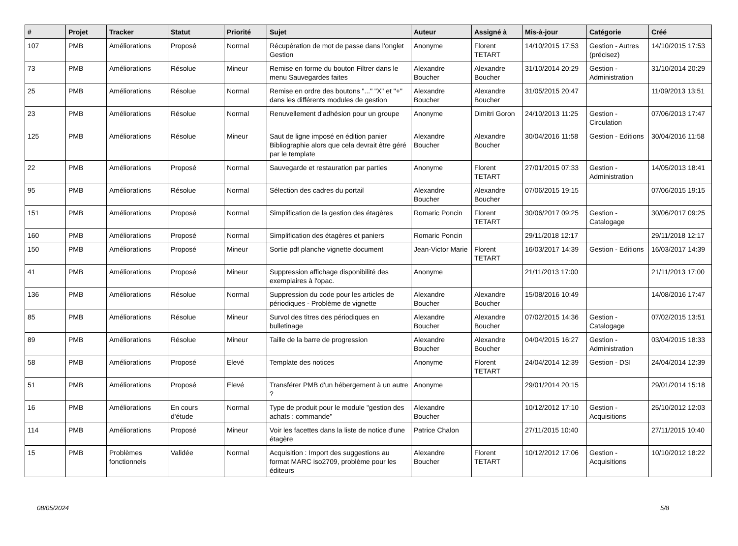| # | Projet | Tracker | Statut | Priorité | Sujet | Auteur | Assigné à | Mis-à-jour | Catégorie | Créé |
| --- | --- | --- | --- | --- | --- | --- | --- | --- | --- | --- |
| 107 | PMB | Améliorations | Proposé | Normal | Récupération de mot de passe dans l'onglet Gestion | Anonyme | Florent TETART | 14/10/2015 17:53 | Gestion - Autres (précisez) | 14/10/2015 17:53 |
| 73 | PMB | Améliorations | Résolue | Mineur | Remise en forme du bouton Filtrer dans le menu Sauvegardes faites | Alexandre Boucher | Alexandre Boucher | 31/10/2014 20:29 | Gestion - Administration | 31/10/2014 20:29 |
| 25 | PMB | Améliorations | Résolue | Normal | Remise en ordre des boutons "..." "X" et "+" dans les différents modules de gestion | Alexandre Boucher | Alexandre Boucher | 31/05/2015 20:47 | | 11/09/2013 13:51 |
| 23 | PMB | Améliorations | Résolue | Normal | Renuvellement d'adhésion pour un groupe | Anonyme | Dimitri Goron | 24/10/2013 11:25 | Gestion - Circulation | 07/06/2013 17:47 |
| 125 | PMB | Améliorations | Résolue | Mineur | Saut de ligne imposé en édition panier Bibliographie alors que cela devrait être géré par le template | Alexandre Boucher | Alexandre Boucher | 30/04/2016 11:58 | Gestion - Editions | 30/04/2016 11:58 |
| 22 | PMB | Améliorations | Proposé | Normal | Sauvegarde et restauration par parties | Anonyme | Florent TETART | 27/01/2015 07:33 | Gestion - Administration | 14/05/2013 18:41 |
| 95 | PMB | Améliorations | Résolue | Normal | Sélection des cadres du portail | Alexandre Boucher | Alexandre Boucher | 07/06/2015 19:15 | | 07/06/2015 19:15 |
| 151 | PMB | Améliorations | Proposé | Normal | Simplification de la gestion des étagères | Romaric Poncin | Florent TETART | 30/06/2017 09:25 | Gestion - Catalogage | 30/06/2017 09:25 |
| 160 | PMB | Améliorations | Proposé | Normal | Simplification des étagères et paniers | Romaric Poncin | | 29/11/2018 12:17 | | 29/11/2018 12:17 |
| 150 | PMB | Améliorations | Proposé | Mineur | Sortie pdf planche vignette document | Jean-Victor Marie | Florent TETART | 16/03/2017 14:39 | Gestion - Editions | 16/03/2017 14:39 |
| 41 | PMB | Améliorations | Proposé | Mineur | Suppression affichage disponibilité des exemplaires à l'opac. | Anonyme | | 21/11/2013 17:00 | | 21/11/2013 17:00 |
| 136 | PMB | Améliorations | Résolue | Normal | Suppression du code pour les articles de périodiques - Problème de vignette | Alexandre Boucher | Alexandre Boucher | 15/08/2016 10:49 | | 14/08/2016 17:47 |
| 85 | PMB | Améliorations | Résolue | Mineur | Survol des titres des périodiques en bulletinage | Alexandre Boucher | Alexandre Boucher | 07/02/2015 14:36 | Gestion - Catalogage | 07/02/2015 13:51 |
| 89 | PMB | Améliorations | Résolue | Mineur | Taille de la barre de progression | Alexandre Boucher | Alexandre Boucher | 04/04/2015 16:27 | Gestion - Administration | 03/04/2015 18:33 |
| 58 | PMB | Améliorations | Proposé | Elevé | Template des notices | Anonyme | Florent TETART | 24/04/2014 12:39 | Gestion - DSI | 24/04/2014 12:39 |
| 51 | PMB | Améliorations | Proposé | Elevé | Transférer PMB d'un hébergement à un autre ? | Anonyme | | 29/01/2014 20:15 | | 29/01/2014 15:18 |
| 16 | PMB | Améliorations | En cours d'étude | Normal | Type de produit pour le module "gestion des achats : commande" | Alexandre Boucher | | 10/12/2012 17:10 | Gestion - Acquisitions | 25/10/2012 12:03 |
| 114 | PMB | Améliorations | Proposé | Mineur | Voir les facettes dans la liste de notice d'une étagère | Patrice Chalon | | 27/11/2015 10:40 | | 27/11/2015 10:40 |
| 15 | PMB | Problèmes fonctionnels | Validée | Normal | Acquisition : Import des suggestions au format MARC iso2709, problème pour les éditeurs | Alexandre Boucher | Florent TETART | 10/12/2012 17:06 | Gestion - Acquisitions | 10/10/2012 18:22 |
08/05/2024 5/8